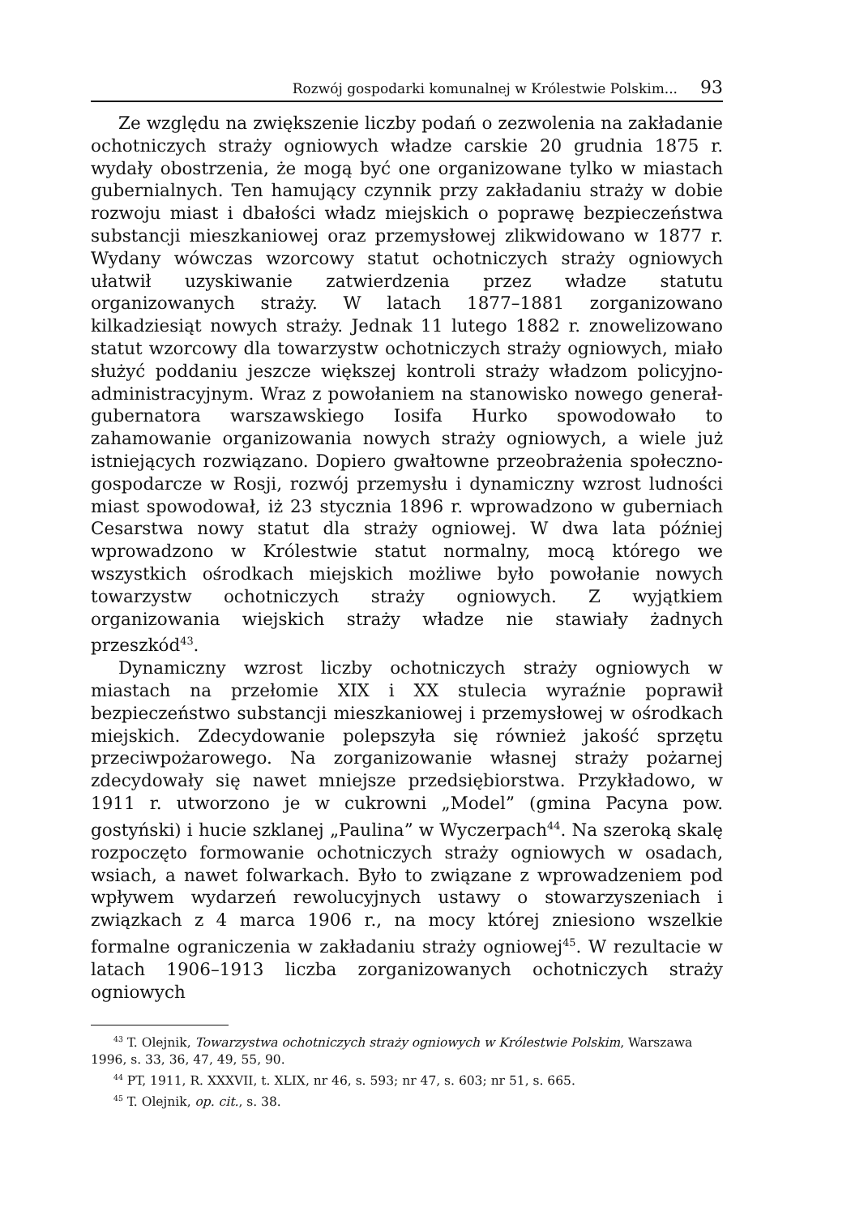Rozwój gospodarki komunalnej w Królestwie Polskim... 93
Ze względu na zwiększenie liczby podań o zezwolenia na zakładanie ochotniczych straży ogniowych władze carskie 20 grudnia 1875 r. wydały obostrzenia, że mogą być one organizowane tylko w miastach gubernialnych. Ten hamujący czynnik przy zakładaniu straży w dobie rozwoju miast i dbałości władz miejskich o poprawę bezpieczeństwa substancji mieszkaniowej oraz przemysłowej zlikwidowano w 1877 r. Wydany wówczas wzorcowy statut ochotniczych straży ogniowych ułatwił uzyskiwanie zatwierdzenia przez władze statutu organizowanych straży. W latach 1877–1881 zorganizowano kilkadziesiąt nowych straży. Jednak 11 lutego 1882 r. znowelizowano statut wzorcowy dla towarzystw ochotniczych straży ogniowych, miało służyć poddaniu jeszcze większej kontroli straży władzom policyjno-administracyjnym. Wraz z powołaniem na stanowisko nowego generał-gubernatora warszawskiego Iosifa Hurko spowodowało to zahamowanie organizowania nowych straży ogniowych, a wiele już istniejących rozwiązano. Dopiero gwałtowne przeobrażenia społeczno-gospodarcze w Rosji, rozwój przemysłu i dynamiczny wzrost ludności miast spowodował, iż 23 stycznia 1896 r. wprowadzono w guberniach Cesarstwa nowy statut dla straży ogniowej. W dwa lata później wprowadzono w Królestwie statut normalny, mocą którego we wszystkich ośrodkach miejskich możliwe było powołanie nowych towarzystw ochotniczych straży ogniowych. Z wyjątkiem organizowania wiejskich straży władze nie stawiały żadnych przeszkód<sup>43</sup>.
Dynamiczny wzrost liczby ochotniczych straży ogniowych w miastach na przełomie XIX i XX stulecia wyraźnie poprawił bezpieczeństwo substancji mieszkaniowej i przemysłowej w ośrodkach miejskich. Zdecydowanie polepszyła się również jakość sprzętu przeciwpożarowego. Na zorganizowanie własnej straży pożarnej zdecydowały się nawet mniejsze przedsiębiorstwa. Przykładowo, w 1911 r. utworzono je w cukrowni „Model” (gmina Pacyna pow. gostyński) i hucie szklanej „Paulina” w Wyczerpach<sup>44</sup>. Na szeroką skalę rozpoczęto formowanie ochotniczych straży ogniowych w osadach, wsiach, a nawet folwarkach. Było to związane z wprowadzeniem pod wpływem wydarzeń rewolucyjnych ustawy o stowarzyszeniach i związkach z 4 marca 1906 r., na mocy której zniesiono wszelkie formalne ograniczenia w zakładaniu straży ogniowej<sup>45</sup>. W rezultacie w latach 1906–1913 liczba zorganizowanych ochotniczych straży ogniowych
<sup>43</sup> T. Olejnik, Towarzystwa ochotniczych straży ogniowych w Królestwie Polskim, Warszawa 1996, s. 33, 36, 47, 49, 55, 90.
<sup>44</sup> PT, 1911, R. XXXVII, t. XLIX, nr 46, s. 593; nr 47, s. 603; nr 51, s. 665.
<sup>45</sup> T. Olejnik, op. cit., s. 38.